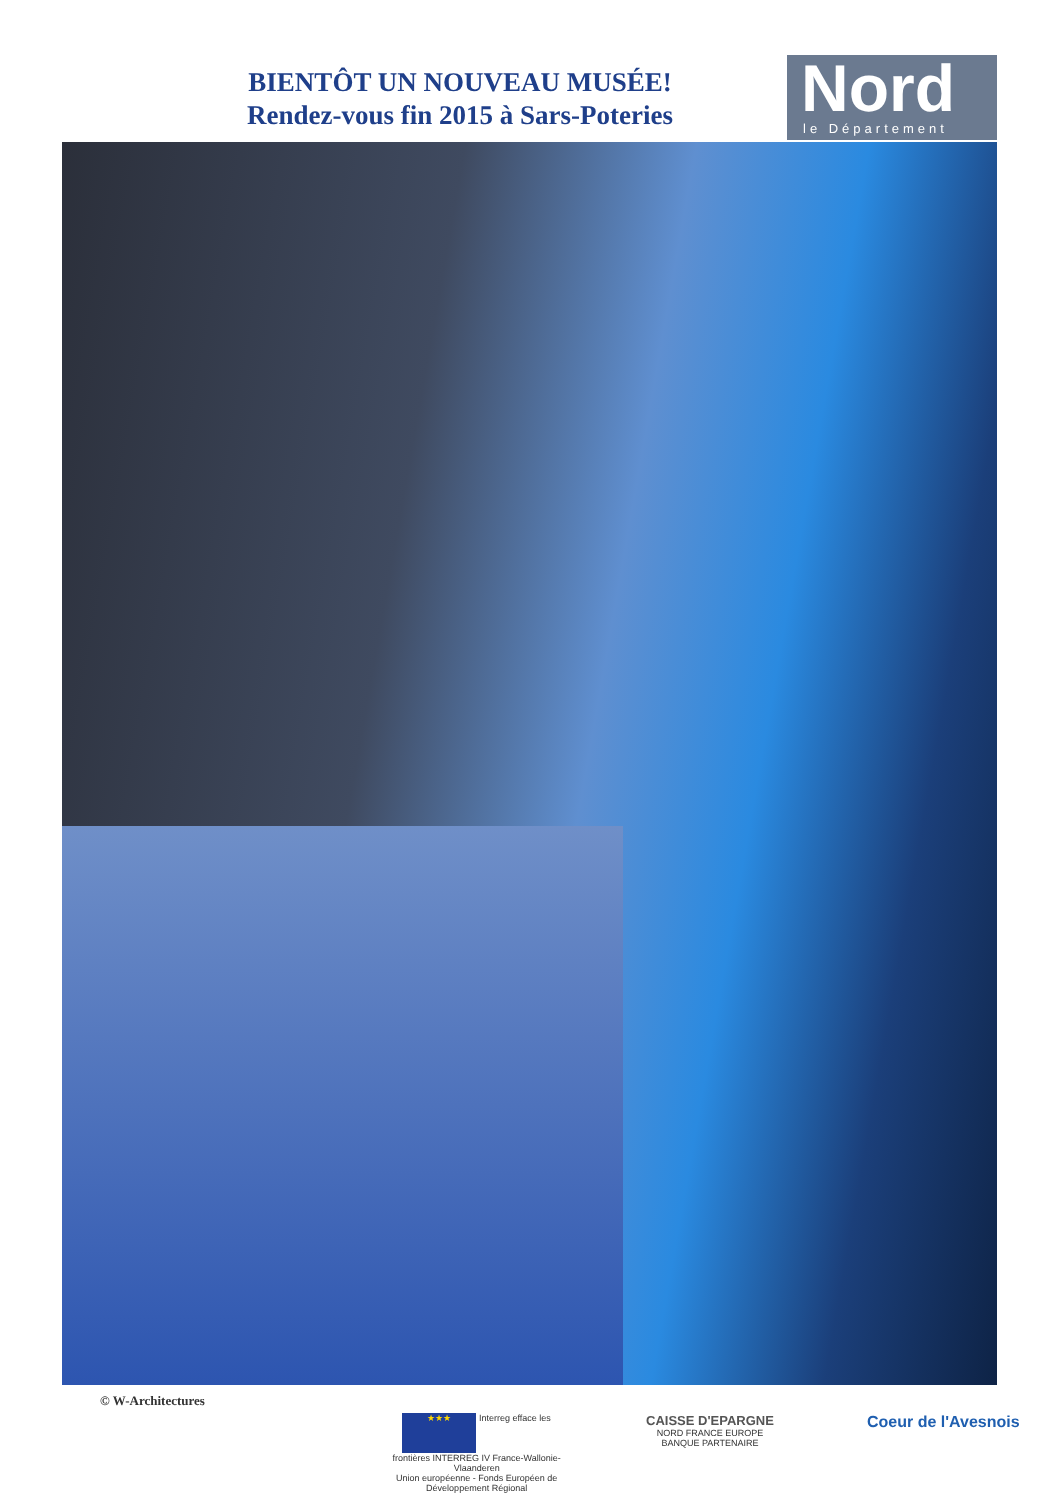BIENTÔT UN NOUVEAU MUSÉE!
Rendez-vous fin 2015 à Sars-Poteries
Nord
le Département
© W-Architectures
★★★ Interreg efface les frontières INTERREG IV France-Wallonie-Vlaanderen
Union européenne - Fonds Européen de Développement Régional
CAISSE D'EPARGNE
NORD FRANCE EUROPE
BANQUE PARTENAIRE
Coeur de l'Avesnois